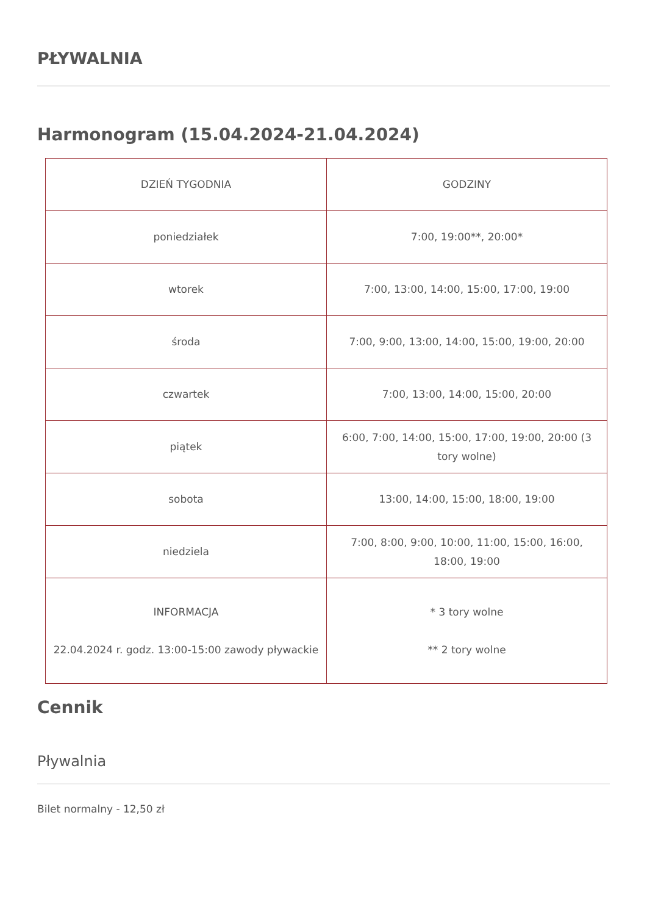PŁYWALNIA
Harmonogram (15.04.2024-21.04.2024)
| DZIEŃ TYGODNIA | GODZINY |
| poniedziałek | 7:00, 19:00**, 20:00* |
| wtorek | 7:00, 13:00, 14:00, 15:00, 17:00, 19:00 |
| środa | 7:00, 9:00, 13:00, 14:00, 15:00, 19:00, 20:00 |
| czwartek | 7:00, 13:00, 14:00, 15:00, 20:00 |
| piątek | 6:00, 7:00, 14:00, 15:00, 17:00, 19:00, 20:00 (3 tory wolne) |
| sobota | 13:00, 14:00, 15:00, 18:00, 19:00 |
| niedziela | 7:00, 8:00, 9:00, 10:00, 11:00, 15:00, 16:00, 18:00, 19:00 |
| INFORMACJA 22.04.2024 r. godz. 13:00-15:00 zawody pływackie | * 3 tory wolne ** 2 tory wolne |
Cennik
Pływalnia
Bilet normalny - 12,50 zł